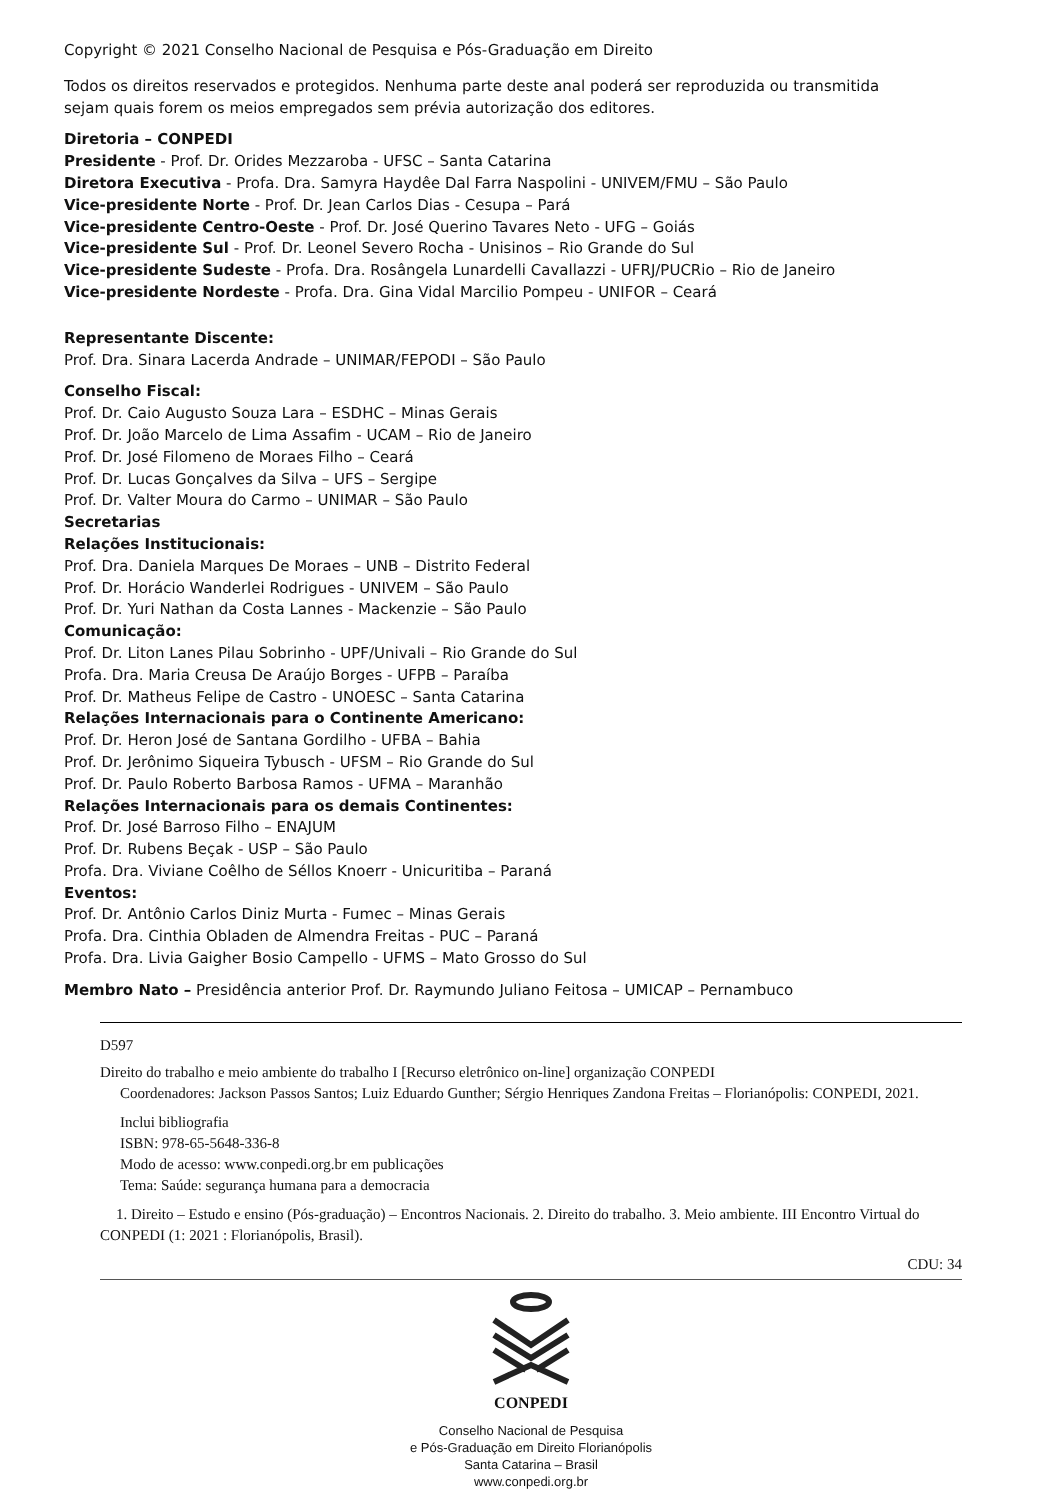Copyright © 2021 Conselho Nacional de Pesquisa e Pós-Graduação em Direito
Todos os direitos reservados e protegidos. Nenhuma parte deste anal poderá ser reproduzida ou transmitida
sejam quais forem os meios empregados sem prévia autorização dos editores.
Diretoria – CONPEDI
Presidente - Prof. Dr. Orides Mezzaroba - UFSC – Santa Catarina
Diretora Executiva - Profa. Dra. Samyra Haydêe Dal Farra Naspolini - UNIVEM/FMU – São Paulo
Vice-presidente Norte - Prof. Dr. Jean Carlos Dias - Cesupa – Pará
Vice-presidente Centro-Oeste - Prof. Dr. José Querino Tavares Neto - UFG – Goiás
Vice-presidente Sul - Prof. Dr. Leonel Severo Rocha - Unisinos – Rio Grande do Sul
Vice-presidente Sudeste - Profa. Dra. Rosângela Lunardelli Cavallazzi - UFRJ/PUCRio – Rio de Janeiro
Vice-presidente Nordeste - Profa. Dra. Gina Vidal Marcilio Pompeu - UNIFOR – Ceará
Representante Discente:
Prof. Dra. Sinara Lacerda Andrade – UNIMAR/FEPODI – São Paulo
Conselho Fiscal:
Prof. Dr. Caio Augusto Souza Lara – ESDHC – Minas Gerais
Prof. Dr. João Marcelo de Lima Assafim - UCAM – Rio de Janeiro
Prof. Dr. José Filomeno de Moraes Filho – Ceará
Prof. Dr. Lucas Gonçalves da Silva – UFS – Sergipe
Prof. Dr. Valter Moura do Carmo – UNIMAR – São Paulo
Secretarias
Relações Institucionais:
Prof. Dra. Daniela Marques De Moraes – UNB – Distrito Federal
Prof. Dr. Horácio Wanderlei Rodrigues - UNIVEM – São Paulo
Prof. Dr. Yuri Nathan da Costa Lannes - Mackenzie – São Paulo
Comunicação:
Prof. Dr. Liton Lanes Pilau Sobrinho - UPF/Univali – Rio Grande do Sul
Profa. Dra. Maria Creusa De Araújo Borges - UFPB – Paraíba
Prof. Dr. Matheus Felipe de Castro - UNOESC – Santa Catarina
Relações Internacionais para o Continente Americano:
Prof. Dr. Heron José de Santana Gordilho - UFBA – Bahia
Prof. Dr. Jerônimo Siqueira Tybusch - UFSM – Rio Grande do Sul
Prof. Dr. Paulo Roberto Barbosa Ramos - UFMA – Maranhão
Relações Internacionais para os demais Continentes:
Prof. Dr. José Barroso Filho – ENAJUM
Prof. Dr. Rubens Beçak - USP – São Paulo
Profa. Dra. Viviane Coêlho de Séllos Knoerr - Unicuritiba – Paraná
Eventos:
Prof. Dr. Antônio Carlos Diniz Murta - Fumec – Minas Gerais
Profa. Dra. Cinthia Obladen de Almendra Freitas - PUC – Paraná
Profa. Dra. Livia Gaigher Bosio Campello - UFMS – Mato Grosso do Sul
Membro Nato – Presidência anterior Prof. Dr. Raymundo Juliano Feitosa – UMICAP – Pernambuco
D597
Direito do trabalho e meio ambiente do trabalho I [Recurso eletrônico on-line] organização CONPEDI
Coordenadores: Jackson Passos Santos; Luiz Eduardo Gunther; Sérgio Henriques Zandona Freitas – Florianópolis: CONPEDI, 2021.
Inclui bibliografia
ISBN: 978-65-5648-336-8
Modo de acesso: www.conpedi.org.br em publicações
Tema: Saúde: segurança humana para a democracia
1. Direito – Estudo e ensino (Pós-graduação) – Encontros Nacionais. 2. Direito do trabalho. 3. Meio ambiente. III Encontro Virtual do CONPEDI (1: 2021 : Florianópolis, Brasil).
CDU: 34
CONPEDI
Conselho Nacional de Pesquisa
e Pós-Graduação em Direito Florianópolis
Santa Catarina – Brasil
www.conpedi.org.br